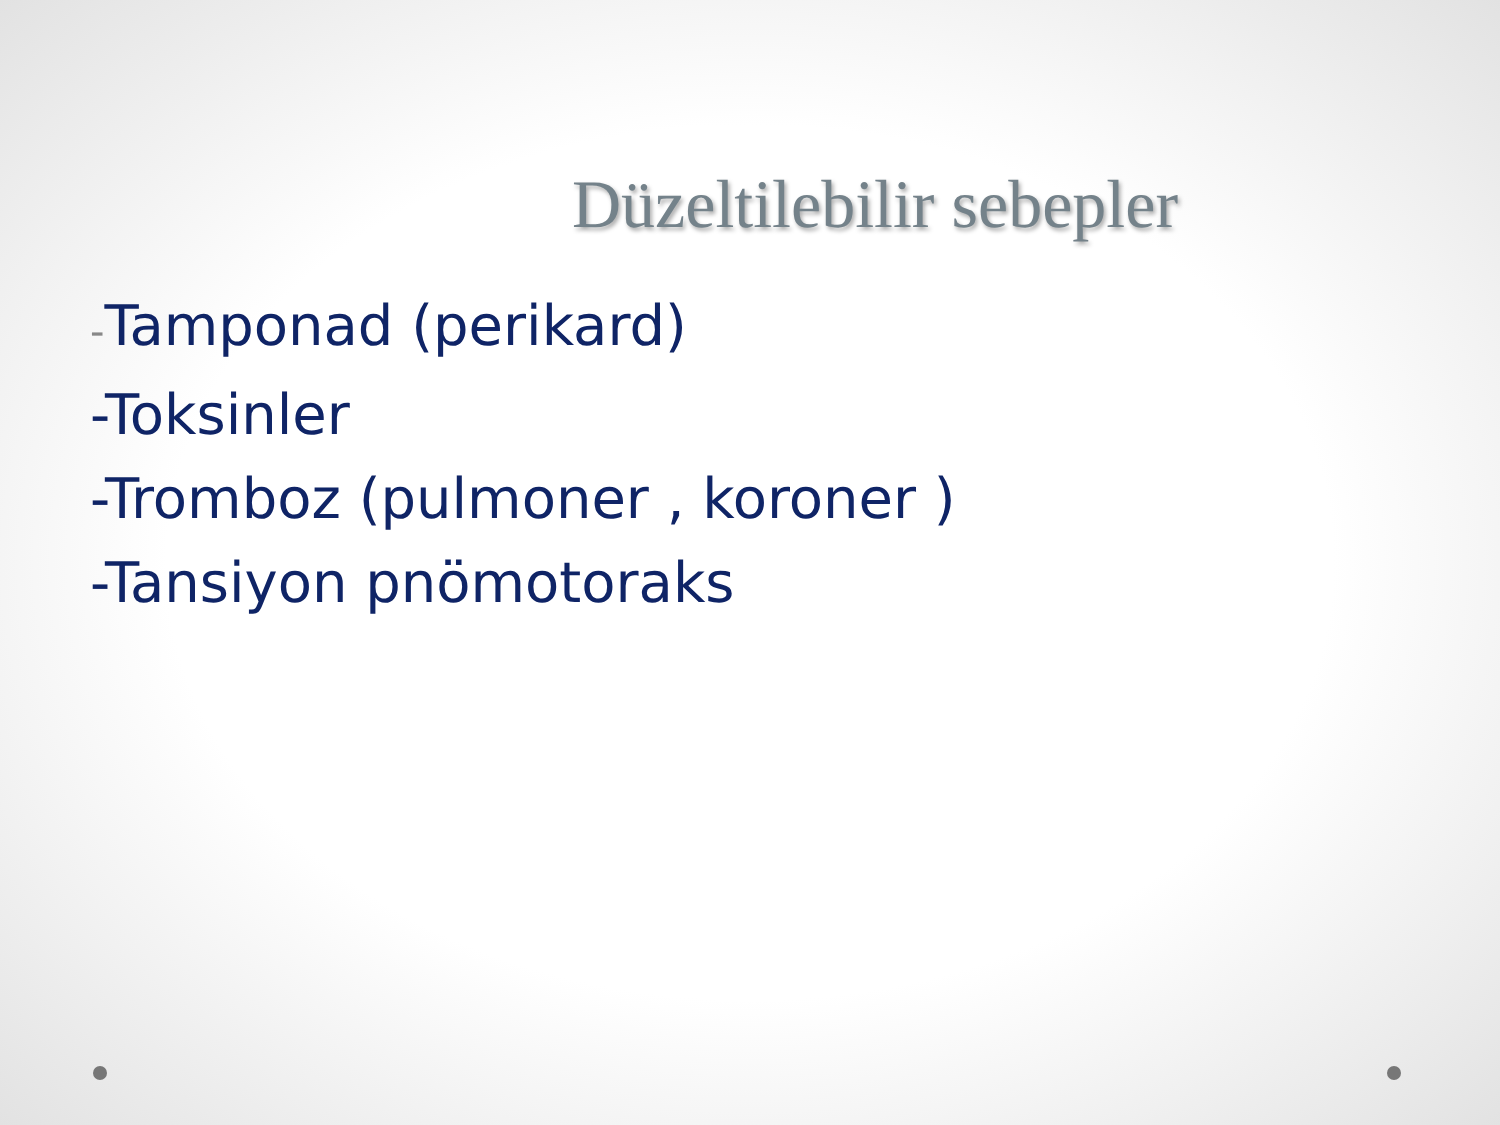Düzeltilebilir sebepler
-Tamponad (perikard)
-Toksinler
-Tromboz (pulmoner , koroner )
-Tansiyon pnömotoraks